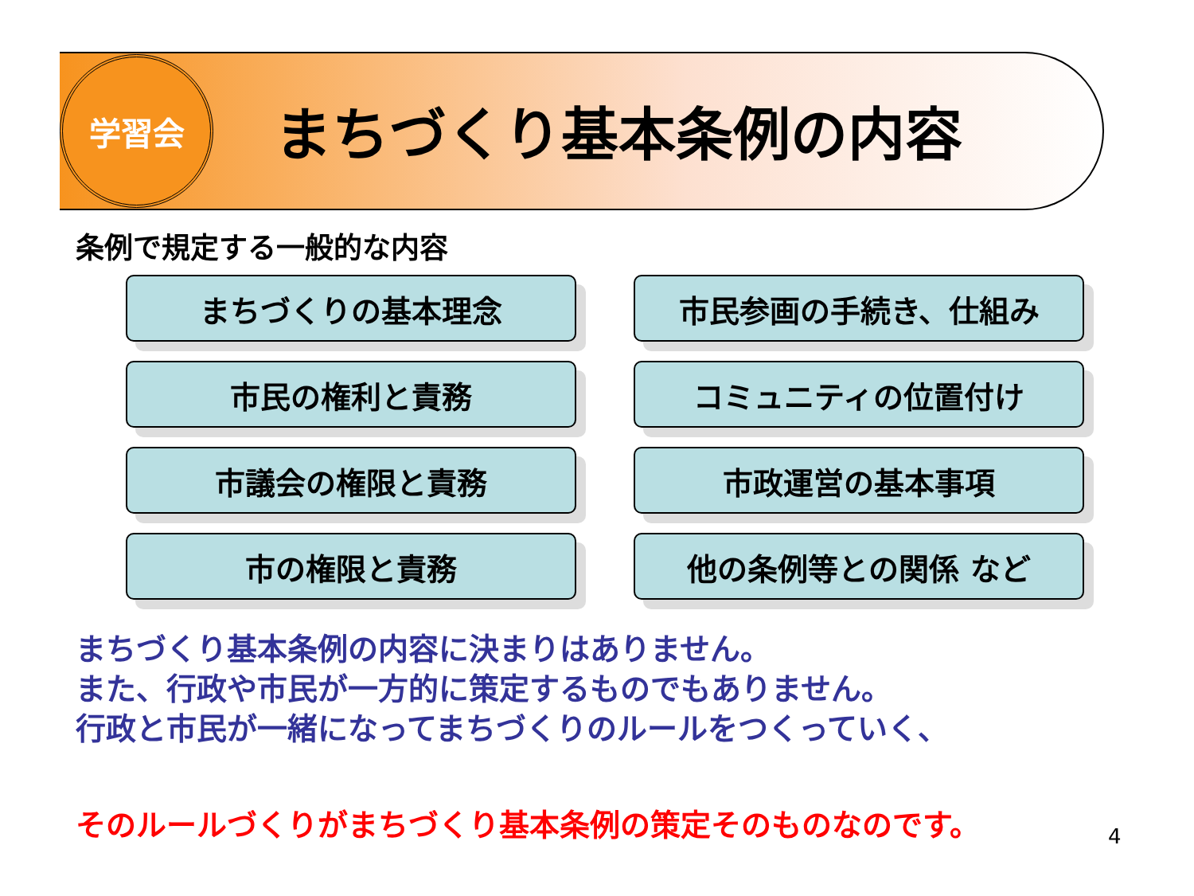学習会
まちづくり基本条例の内容
条例で規定する一般的な内容
まちづくりの基本理念
市民参画の手続き、仕組み
市民の権利と責務
コミュニティの位置付け
市議会の権限と責務
市政運営の基本事項
市の権限と責務
他の条例等との関係 など
まちづくり基本条例の内容に決まりはありません。
また、行政や市民が一方的に策定するものでもありません。
行政と市民が一緒になってまちづくりのルールをつくっていく、
そのルールづくりがまちづくり基本条例の策定そのものなのです。
4